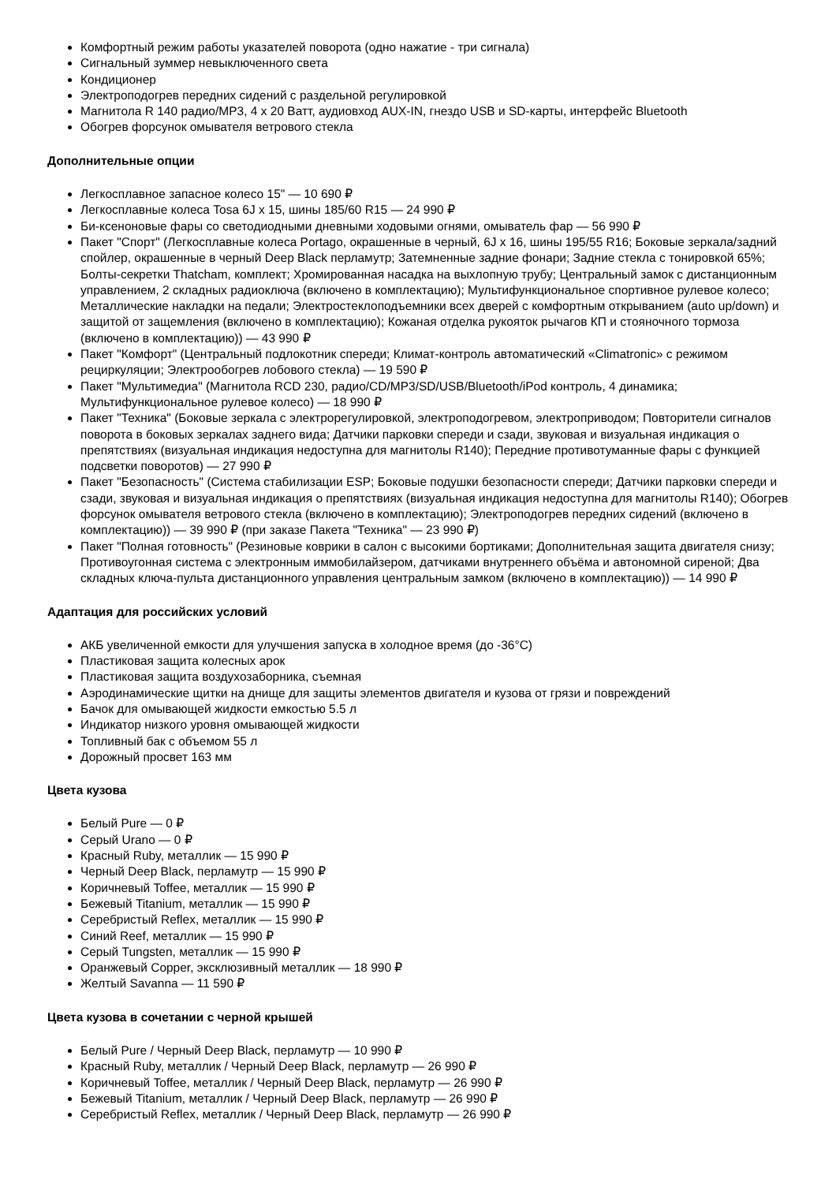Комфортный режим работы указателей поворота (одно нажатие - три сигнала)
Сигнальный зуммер невыключенного света
Кондиционер
Электроподогрев передних сидений с раздельной регулировкой
Магнитола R 140 радио/MP3, 4 х 20 Ватт, аудиовход AUX-IN, гнездо USB и SD-карты, интерфейс Bluetooth
Обогрев форсунок омывателя ветрового стекла
Дополнительные опции
Легкосплавное запасное колесо 15" — 10 690 ₽
Легкосплавные колеса Tosa 6J x 15, шины 185/60 R15 — 24 990 ₽
Би-ксеноновые фары со светодиодными дневными ходовыми огнями, омыватель фар — 56 990 ₽
Пакет "Спорт" (Легкосплавные колеса Portago, окрашенные в черный, 6J x 16, шины 195/55 R16; Боковые зеркала/задний спойлер, окрашенные в черный Deep Black перламутр; Затемненные задние фонари; Задние стекла с тонировкой 65%; Болты-секретки Thatcham, комплект; Хромированная насадка на выхлопную трубу; Центральный замок с дистанционным управлением, 2 складных радиоключа (включено в комплектацию); Мультифункциональное спортивное рулевое колесо; Металлические накладки на педали; Электростеклоподъемники всех дверей с комфортным открыванием (auto up/down) и защитой от защемления (включено в комплектацию); Кожаная отделка рукояток рычагов КП и стояночного тормоза (включено в комплектацию)) — 43 990 ₽
Пакет "Комфорт" (Центральный подлокотник спереди; Климат-контроль автоматический «Climatronic» с режимом рециркуляции; Электрообогрев лобового стекла) — 19 590 ₽
Пакет "Мультимедиа" (Магнитола RCD 230, радио/CD/MP3/SD/USB/Bluetooth/iPod контроль, 4 динамика; Мультифункциональное рулевое колесо) — 18 990 ₽
Пакет "Техника" (Боковые зеркала с электрорегулировкой, электроподогревом, электроприводом; Повторители сигналов поворота в боковых зеркалах заднего вида; Датчики парковки спереди и сзади, звуковая и визуальная индикация о препятствиях (визуальная индикация недоступна для магнитолы R140); Передние противотуманные фары с функцией подсветки поворотов) — 27 990 ₽
Пакет "Безопасность" (Система стабилизации ESP; Боковые подушки безопасности спереди; Датчики парковки спереди и сзади, звуковая и визуальная индикация о препятствиях (визуальная индикация недоступна для магнитолы R140); Обогрев форсунок омывателя ветрового стекла (включено в комплектацию); Электроподогрев передних сидений (включено в комплектацию)) — 39 990 ₽ (при заказе Пакета "Техника" — 23 990 ₽)
Пакет "Полная готовность" (Резиновые коврики в салон с высокими бортиками; Дополнительная защита двигателя снизу; Противоугонная система с электронным иммобилайзером, датчиками внутреннего объёма и автономной сиреной; Два складных ключа-пульта дистанционного управления центральным замком (включено в комплектацию)) — 14 990 ₽
Адаптация для российских условий
АКБ увеличенной емкости для улучшения запуска в холодное время (до -36°C)
Пластиковая защита колесных арок
Пластиковая защита воздухозаборника, съемная
Аэродинамические щитки на днище для защиты элементов двигателя и кузова от грязи и повреждений
Бачок для омывающей жидкости емкостью 5.5 л
Индикатор низкого уровня омывающей жидкости
Топливный бак с объемом 55 л
Дорожный просвет 163 мм
Цвета кузова
Белый Pure — 0 ₽
Серый Urano — 0 ₽
Красный Ruby, металлик — 15 990 ₽
Черный Deep Black, перламутр — 15 990 ₽
Коричневый Toffee, металлик — 15 990 ₽
Бежевый Titanium, металлик — 15 990 ₽
Серебристый Reflex, металлик — 15 990 ₽
Синий Reef, металлик — 15 990 ₽
Серый Tungsten, металлик — 15 990 ₽
Оранжевый Copper, эксклюзивный металлик — 18 990 ₽
Желтый Savanna — 11 590 ₽
Цвета кузова в сочетании с черной крышей
Белый Pure / Черный Deep Black, перламутр — 10 990 ₽
Красный Ruby, металлик / Черный Deep Black, перламутр — 26 990 ₽
Коричневый Toffee, металлик / Черный Deep Black, перламутр — 26 990 ₽
Бежевый Titanium, металлик / Черный Deep Black, перламутр — 26 990 ₽
Серебристый Reflex, металлик / Черный Deep Black, перламутр — 26 990 ₽